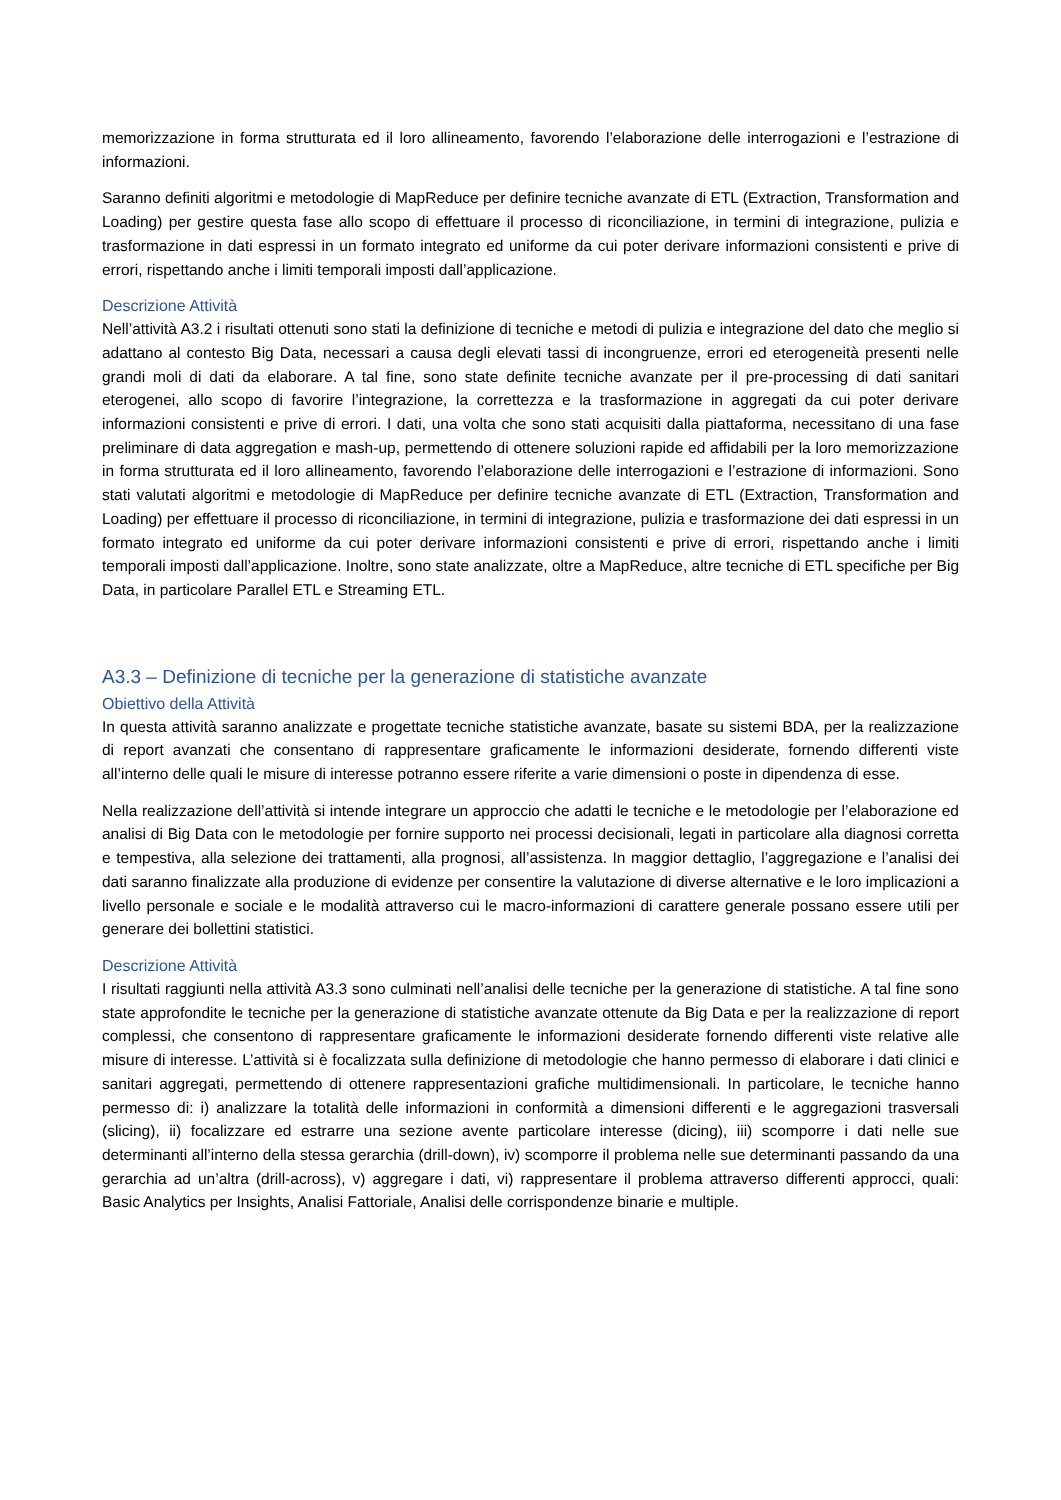memorizzazione in forma strutturata ed il loro allineamento, favorendo l’elaborazione delle interrogazioni e l’estrazione di informazioni.
Saranno definiti algoritmi e metodologie di MapReduce per definire tecniche avanzate di ETL (Extraction, Transformation and Loading) per gestire questa fase allo scopo di effettuare il processo di riconciliazione, in termini di integrazione, pulizia e trasformazione in dati espressi in un formato integrato ed uniforme da cui poter derivare informazioni consistenti e prive di errori, rispettando anche i limiti temporali imposti dall’applicazione.
Descrizione Attività
Nell’attività A3.2 i risultati ottenuti sono stati la definizione di tecniche e metodi di pulizia e integrazione del dato che meglio si adattano al contesto Big Data, necessari a causa degli elevati tassi di incongruenze, errori ed eterogeneità presenti nelle grandi moli di dati da elaborare. A tal fine, sono state definite tecniche avanzate per il pre-processing di dati sanitari eterogenei, allo scopo di favorire l’integrazione, la correttezza e la trasformazione in aggregati da cui poter derivare informazioni consistenti e prive di errori. I dati, una volta che sono stati acquisiti dalla piattaforma, necessitano di una fase preliminare di data aggregation e mash-up, permettendo di ottenere soluzioni rapide ed affidabili per la loro memorizzazione in forma strutturata ed il loro allineamento, favorendo l’elaborazione delle interrogazioni e l’estrazione di informazioni. Sono stati valutati algoritmi e metodologie di MapReduce per definire tecniche avanzate di ETL (Extraction, Transformation and Loading) per effettuare il processo di riconciliazione, in termini di integrazione, pulizia e trasformazione dei dati espressi in un formato integrato ed uniforme da cui poter derivare informazioni consistenti e prive di errori, rispettando anche i limiti temporali imposti dall’applicazione. Inoltre, sono state analizzate, oltre a MapReduce, altre tecniche di ETL specifiche per Big Data, in particolare Parallel ETL e Streaming ETL.
A3.3 – Definizione di tecniche per la generazione di statistiche avanzate
Obiettivo della Attività
In questa attività saranno analizzate e progettate tecniche statistiche avanzate, basate su sistemi BDA, per la realizzazione di report avanzati che consentano di rappresentare graficamente le informazioni desiderate, fornendo differenti viste all’interno delle quali le misure di interesse potranno essere riferite a varie dimensioni o poste in dipendenza di esse.
Nella realizzazione dell’attività si intende integrare un approccio che adatti le tecniche e le metodologie per l’elaborazione ed analisi di Big Data con le metodologie per fornire supporto nei processi decisionali, legati in particolare alla diagnosi corretta e tempestiva, alla selezione dei trattamenti, alla prognosi, all’assistenza. In maggior dettaglio, l’aggregazione e l’analisi dei dati saranno finalizzate alla produzione di evidenze per consentire la valutazione di diverse alternative e le loro implicazioni a livello personale e sociale e le modalità attraverso cui le macro-informazioni di carattere generale possano essere utili per generare dei bollettini statistici.
Descrizione Attività
I risultati raggiunti nella attività A3.3 sono culminati nell’analisi delle tecniche per la generazione di statistiche. A tal fine sono state approfondite le tecniche per la generazione di statistiche avanzate ottenute da Big Data e per la realizzazione di report complessi, che consentono di rappresentare graficamente le informazioni desiderate fornendo differenti viste relative alle misure di interesse. L’attività si è focalizzata sulla definizione di metodologie che hanno permesso di elaborare i dati clinici e sanitari aggregati, permettendo di ottenere rappresentazioni grafiche multidimensionali. In particolare, le tecniche hanno permesso di: i) analizzare la totalità delle informazioni in conformità a dimensioni differenti e le aggregazioni trasversali (slicing), ii) focalizzare ed estrarre una sezione avente particolare interesse (dicing), iii) scomporre i dati nelle sue determinanti all’interno della stessa gerarchia (drill-down), iv) scomporre il problema nelle sue determinanti passando da una gerarchia ad un’altra (drill-across), v) aggregare i dati, vi) rappresentare il problema attraverso differenti approcci, quali: Basic Analytics per Insights, Analisi Fattoriale, Analisi delle corrispondenze binarie e multiple.